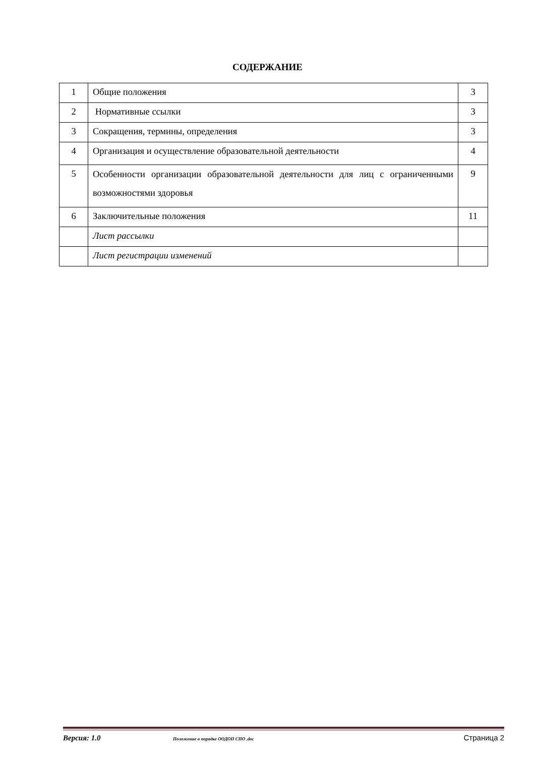СОДЕРЖАНИЕ
| 1 | Общие положения | 3 |
| 2 | Нормативные ссылки | 3 |
| 3 | Сокращения, термины, определения | 3 |
| 4 | Организация и осуществление образовательной деятельности | 4 |
| 5 | Особенности организации образовательной деятельности для лиц с ограниченными возможностями здоровья | 9 |
| 6 | Заключительные положения | 11 |
| | Лист рассылки | |
| | Лист регистрации изменений | |
Версия: 1.0 Положение о порядке ООДОП СПО .doc Страница 2